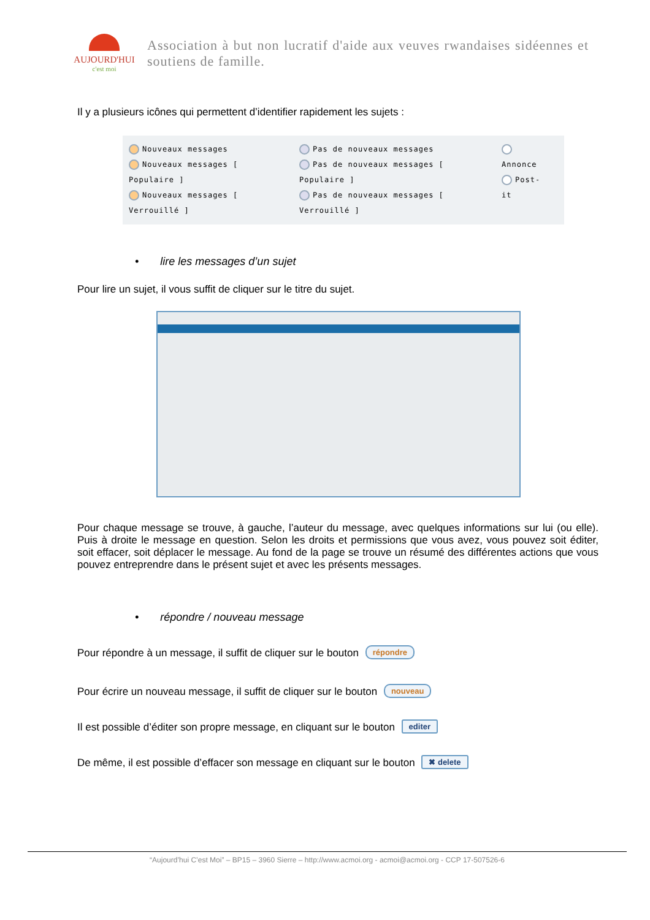AUJOURD'HUI
c'est moi
Association à but non lucratif d'aide aux veuves rwandaises sidéennes et soutiens de famille.
Il y a plusieurs icônes qui permettent d’identifier rapidement les sujets :
Nouveaux messages
Nouveaux messages [ Populaire ]
Nouveaux messages [ Verrouillé ]
Pas de nouveaux messages
Pas de nouveaux messages [ Populaire ]
Pas de nouveaux messages [ Verrouillé ]
Annonce
Post-it
• lire les messages d’un sujet
Pour lire un sujet, il vous suffit de cliquer sur le titre du sujet.
Pour chaque message se trouve, à gauche, l’auteur du message, avec quelques informations sur lui (ou elle). Puis à droite le message en question. Selon les droits et permissions que vous avez, vous pouvez soit éditer, soit effacer, soit déplacer le message. Au fond de la page se trouve un résumé des différentes actions que vous pouvez entreprendre dans le présent sujet et avec les présents messages.
• répondre / nouveau message
Pour répondre à un message, il suffit de cliquer sur le bouton répondre
Pour écrire un nouveau message, il suffit de cliquer sur le bouton nouveau
Il est possible d’éditer son propre message, en cliquant sur le bouton editer
De même, il est possible d’effacer son message en cliquant sur le bouton ✖ delete
“Aujourd’hui C’est Moi” – BP15 – 3960 Sierre – http://www.acmoi.org - acmoi@acmoi.org - CCP 17-507526-6